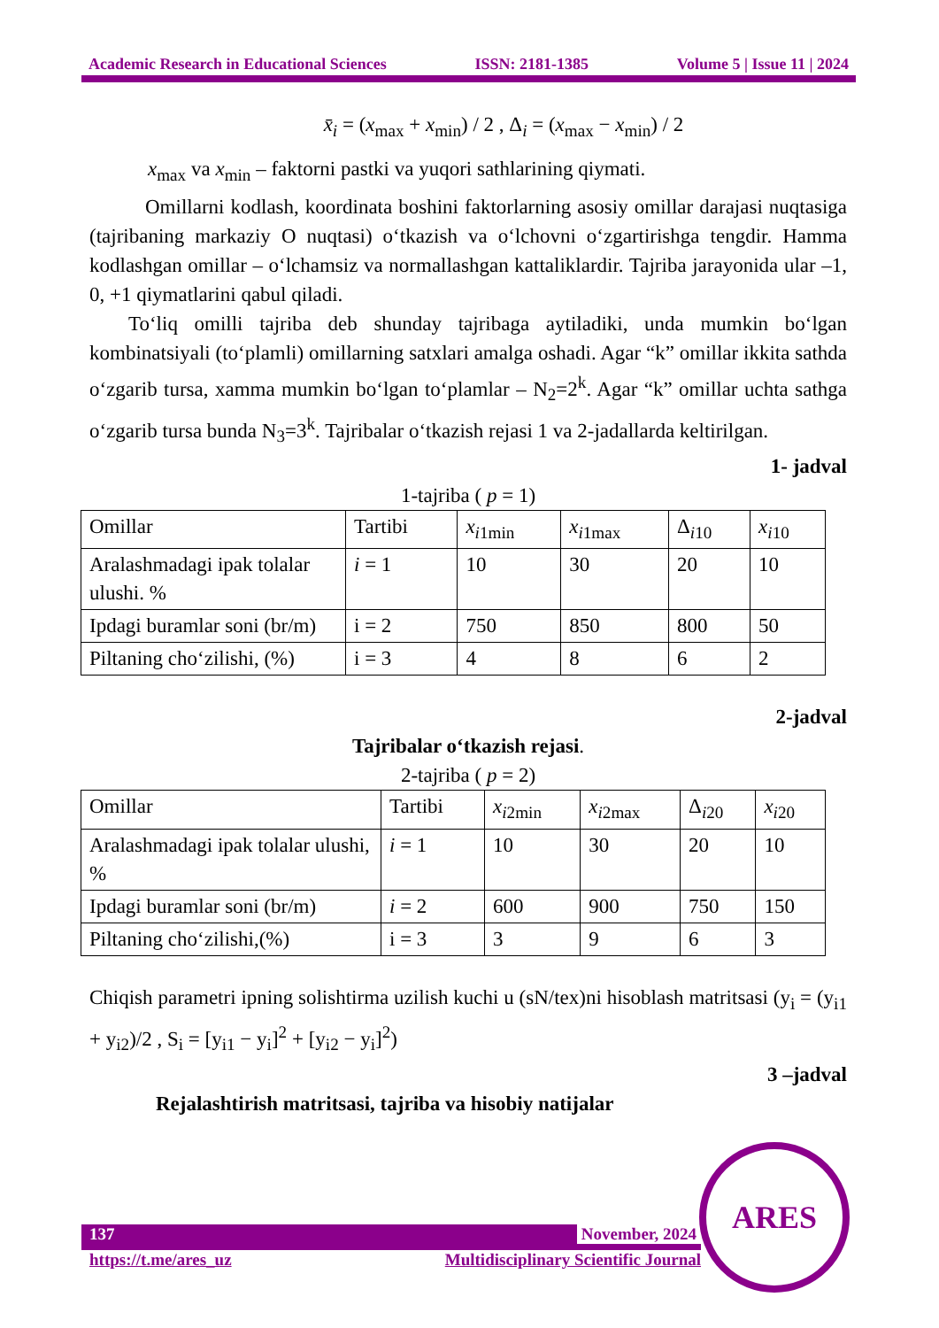Academic Research in Educational Sciences ISSN: 2181-1385 Volume 5 | Issue 11 | 2024
x̄<sub>i</sub> = (x<sub>max</sub> + x<sub>min</sub>) / 2 , Δ<sub>i</sub> = (x<sub>max</sub> − x<sub>min</sub>) / 2
x<sub>max</sub> va x<sub>min</sub> – faktorni pastki va yuqori sathlarining qiymati.
Omillarni kodlash, koordinata boshini faktorlarning asosiy omillar darajasi nuqtasiga (tajribaning markaziy O nuqtasi) o‘tkazish va o‘lchovni o‘zgartirishga tengdir. Hamma kodlashgan omillar – o‘lchamsiz va normallashgan kattaliklardir. Tajriba jarayonida ular –1, 0, +1 qiymatlarini qabul qiladi.
To‘liq omilli tajriba deb shunday tajribaga aytiladiki, unda mumkin bo‘lgan kombinatsiyali (to‘plamli) omillarning satxlari amalga oshadi. Agar “k” omillar ikkita sathda o‘zgarib tursa, xamma mumkin bo‘lgan to‘plamlar – N<sub>2</sub>=2<sup>k</sup>. Agar “k” omillar uchta sathga o‘zgarib tursa bunda N<sub>3</sub>=3<sup>k</sup>. Tajribalar o‘tkazish rejasi 1 va 2-jadallarda keltirilgan.
1- jadval
1-tajriba ( p = 1)
| Omillar | Tartibi | x<sub>i1min</sub> | x<sub>i1max</sub> | Δ<sub>i10</sub> | x<sub>i10</sub> |
| Aralashmadagi ipak tolalar ulushi. % | i = 1 | 10 | 30 | 20 | 10 |
| Ipdagi buramlar soni (br/m) | i = 2 | 750 | 850 | 800 | 50 |
| Piltaning cho‘zilishi, (%) | i = 3 | 4 | 8 | 6 | 2 |
2-jadval
Tajribalar o‘tkazish rejasi.
2-tajriba ( p = 2)
| Omillar | Tartibi | x<sub>i2min</sub> | x<sub>i2max</sub> | Δ<sub>i20</sub> | x<sub>i20</sub> |
| Aralashmadagi ipak tolalar ulushi, % | i = 1 | 10 | 30 | 20 | 10 |
| Ipdagi buramlar soni (br/m) | i = 2 | 600 | 900 | 750 | 150 |
| Piltaning cho‘zilishi,(%) | i = 3 | 3 | 9 | 6 | 3 |
Chiqish parametri ipning solishtirma uzilish kuchi u (sN/tex)ni hisoblash matritsasi (y<sub>i</sub> = (y<sub>i1</sub> + y<sub>i2</sub>)/2 , S<sub>i</sub> = [y<sub>i1</sub> − y<sub>i</sub>]<sup>2</sup> + [y<sub>i2</sub> − y<sub>i</sub>]<sup>2</sup>)
3 –jadval
Rejalashtirish matritsasi, tajriba va hisobiy natijalar
137 November, 2024
https://t.me/ares_uz Multidisciplinary Scientific Journal
ARES